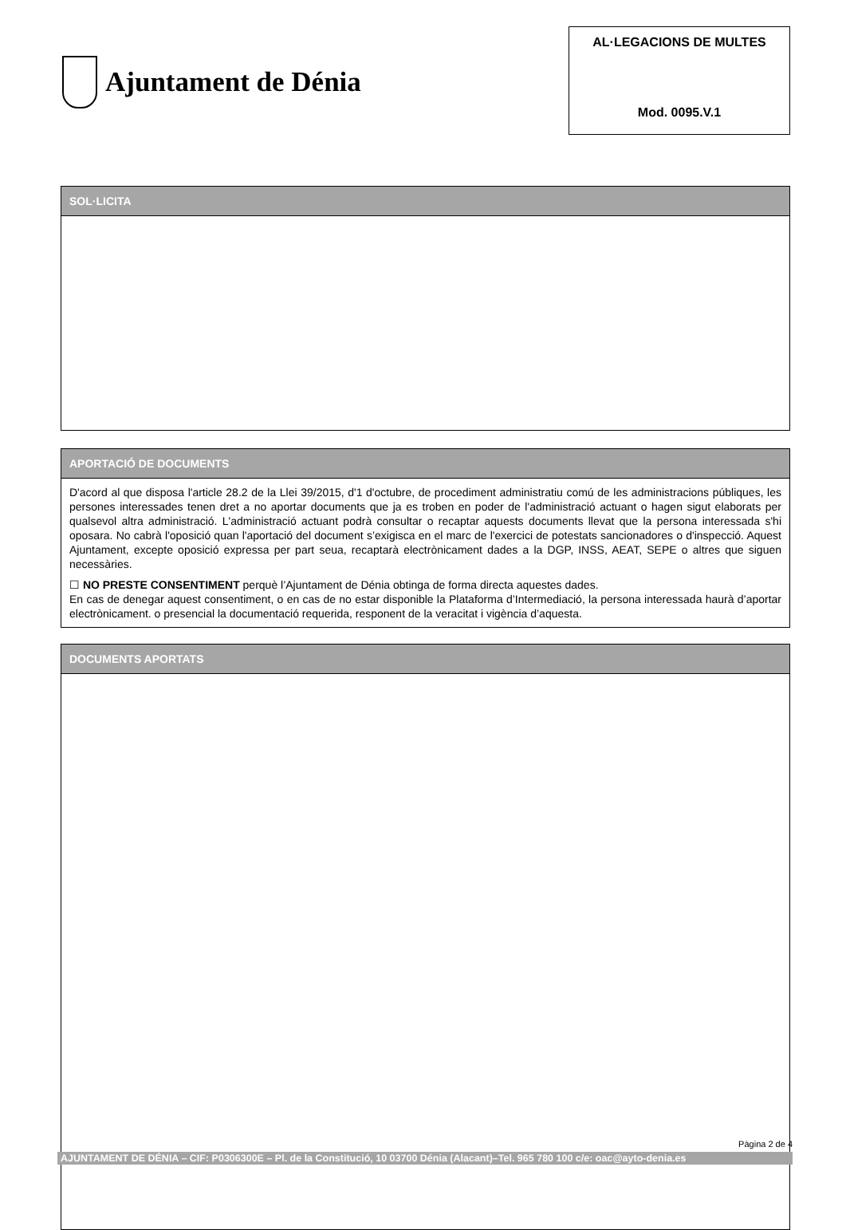Ajuntament de Dénia
AL·LEGACIONS DE MULTES
Mod. 0095.V.1
SOL·LICITA
APORTACIÓ DE DOCUMENTS
D'acord al que disposa l'article 28.2 de la Llei 39/2015, d'1 d'octubre, de procediment administratiu comú de les administracions públiques, les persones interessades tenen dret a no aportar documents que ja es troben en poder de l'administració actuant o hagen sigut elaborats per qualsevol altra administració. L'administració actuant podrà consultar o recaptar aquests documents llevat que la persona interessada s'hi oposara. No cabrà l'oposició quan l'aportació del document s’exigisca en el marc de l'exercici de potestats sancionadores o d'inspecció. Aquest Ajuntament, excepte oposició expressa per part seua, recaptarà electrònicament dades a la DGP, INSS, AEAT, SEPE o altres que siguen necessàries.
☐ NO PRESTE CONSENTIMENT perquè l’Ajuntament de Dénia obtinga de forma directa aquestes dades.
En cas de denegar aquest consentiment, o en cas de no estar disponible la Plataforma d’Intermediació, la persona interessada haurà d’aportar electrònicament. o presencial la documentació requerida, responent de la veracitat i vigència d’aquesta.
DOCUMENTS APORTATS
Pàgina 2 de 4
AJUNTAMENT DE DÉNIA – CIF: P0306300E – Pl. de la Constitució, 10 03700 Dénia (Alacant)–Tel. 965 780 100 c/e: oac@ayto-denia.es